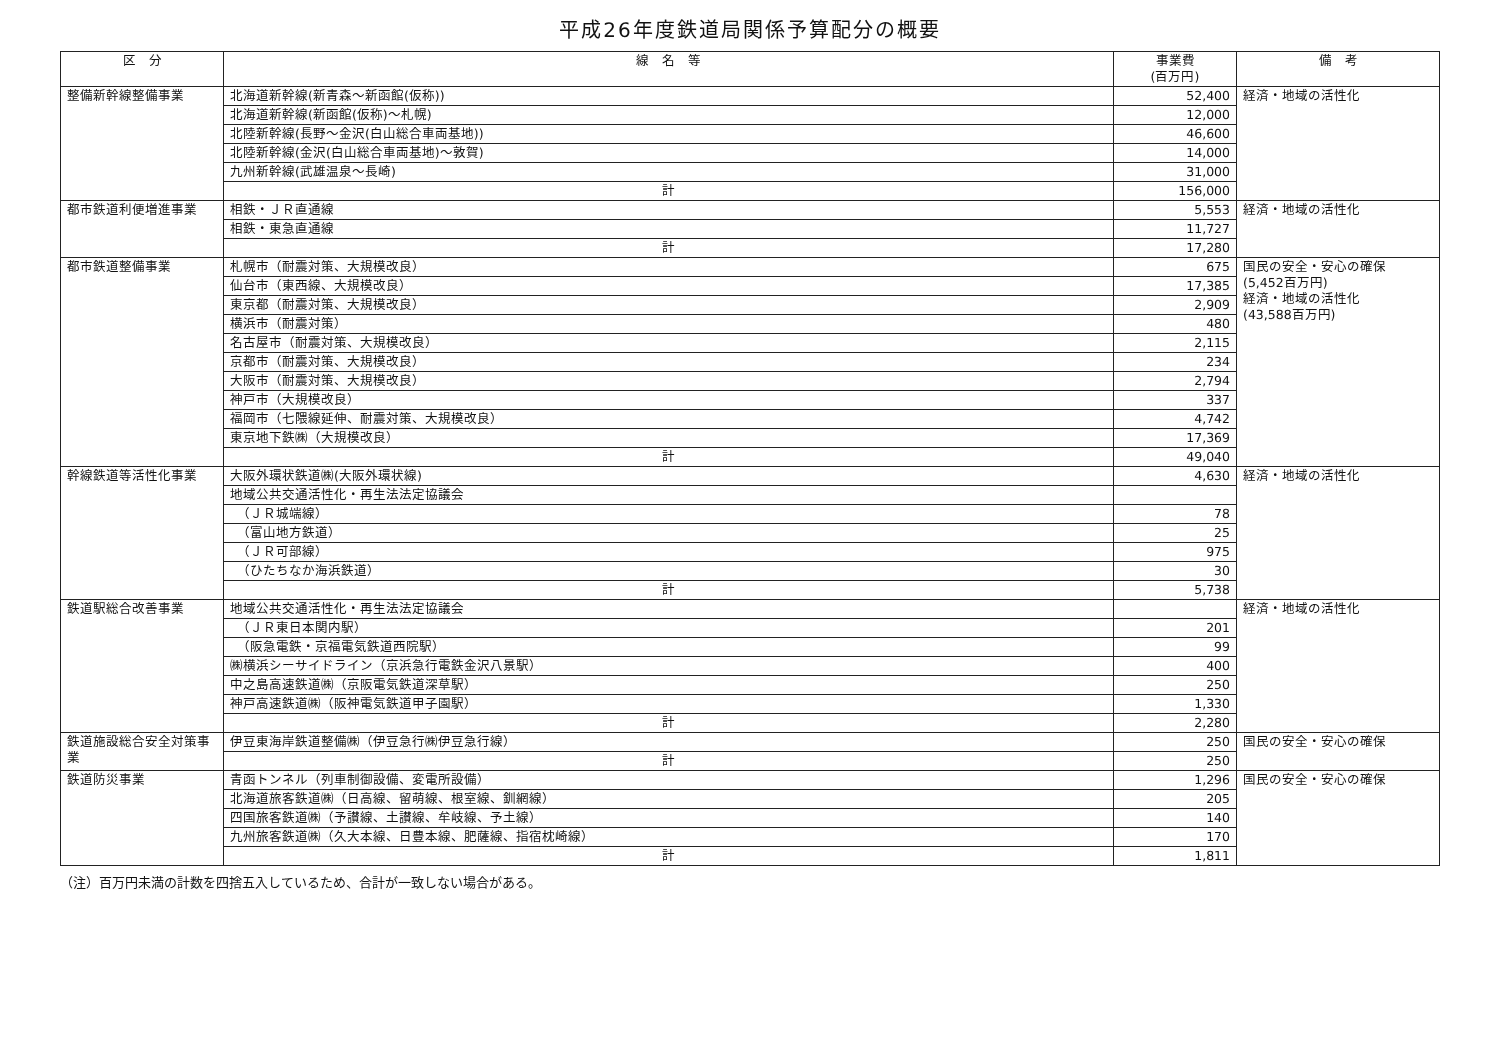平成26年度鉄道局関係予算配分の概要
| 区 分 | 線 名 等 | 事業費 (百万円) | 備 考 |
| --- | --- | --- | --- |
| 整備新幹線整備事業 | 北海道新幹線(新青森～新函館(仮称)) | 52,400 | 経済・地域の活性化 |
| | 北海道新幹線(新函館(仮称)～札幌) | 12,000 | |
| | 北陸新幹線(長野～金沢(白山総合車両基地)) | 46,600 | |
| | 北陸新幹線(金沢(白山総合車両基地)～敦賀) | 14,000 | |
| | 九州新幹線(武雄温泉～長崎) | 31,000 | |
| | 計 | 156,000 | |
| 都市鉄道利便増進事業 | 相鉄・ＪＲ直通線 | 5,553 | 経済・地域の活性化 |
| | 相鉄・東急直通線 | 11,727 | |
| | 計 | 17,280 | |
| 都市鉄道整備事業 | 札幌市（耐震対策、大規模改良） | 675 | 国民の安全・安心の確保 (5,452百万円) 経済・地域の活性化 (43,588百万円) |
| | 仙台市（東西線、大規模改良） | 17,385 | |
| | 東京都（耐震対策、大規模改良） | 2,909 | |
| | 横浜市（耐震対策） | 480 | |
| | 名古屋市（耐震対策、大規模改良） | 2,115 | |
| | 京都市（耐震対策、大規模改良） | 234 | |
| | 大阪市（耐震対策、大規模改良） | 2,794 | |
| | 神戸市（大規模改良） | 337 | |
| | 福岡市（七隈線延伸、耐震対策、大規模改良） | 4,742 | |
| | 東京地下鉄㈱（大規模改良） | 17,369 | |
| | 計 | 49,040 | |
| 幹線鉄道等活性化事業 | 大阪外環状鉄道㈱(大阪外環状線) | 4,630 | 経済・地域の活性化 |
| | 地域公共交通活性化・再生法法定協議会 | | |
| | （ＪＲ城端線） | 78 | |
| | （富山地方鉄道） | 25 | |
| | （ＪＲ可部線） | 975 | |
| | （ひたちなか海浜鉄道） | 30 | |
| | 計 | 5,738 | |
| 鉄道駅総合改善事業 | 地域公共交通活性化・再生法法定協議会 | | 経済・地域の活性化 |
| | （ＪＲ東日本関内駅） | 201 | |
| | （阪急電鉄・京福電気鉄道西院駅） | 99 | |
| | ㈱横浜シーサイドライン（京浜急行電鉄金沢八景駅） | 400 | |
| | 中之島高速鉄道㈱（京阪電気鉄道深草駅） | 250 | |
| | 神戸高速鉄道㈱（阪神電気鉄道甲子園駅） | 1,330 | |
| | 計 | 2,280 | |
| 鉄道施設総合安全対策事業 | 伊豆東海岸鉄道整備㈱（伊豆急行㈱伊豆急行線） | 250 | 国民の安全・安心の確保 |
| | 計 | 250 | |
| 鉄道防災事業 | 青函トンネル（列車制御設備、変電所設備） | 1,296 | 国民の安全・安心の確保 |
| | 北海道旅客鉄道㈱（日高線、留萌線、根室線、釧網線） | 205 | |
| | 四国旅客鉄道㈱（予讃線、土讃線、牟岐線、予土線） | 140 | |
| | 九州旅客鉄道㈱（久大本線、日豊本線、肥薩線、指宿枕崎線） | 170 | |
| | 計 | 1,811 | |
（注）百万円未満の計数を四捨五入しているため、合計が一致しない場合がある。